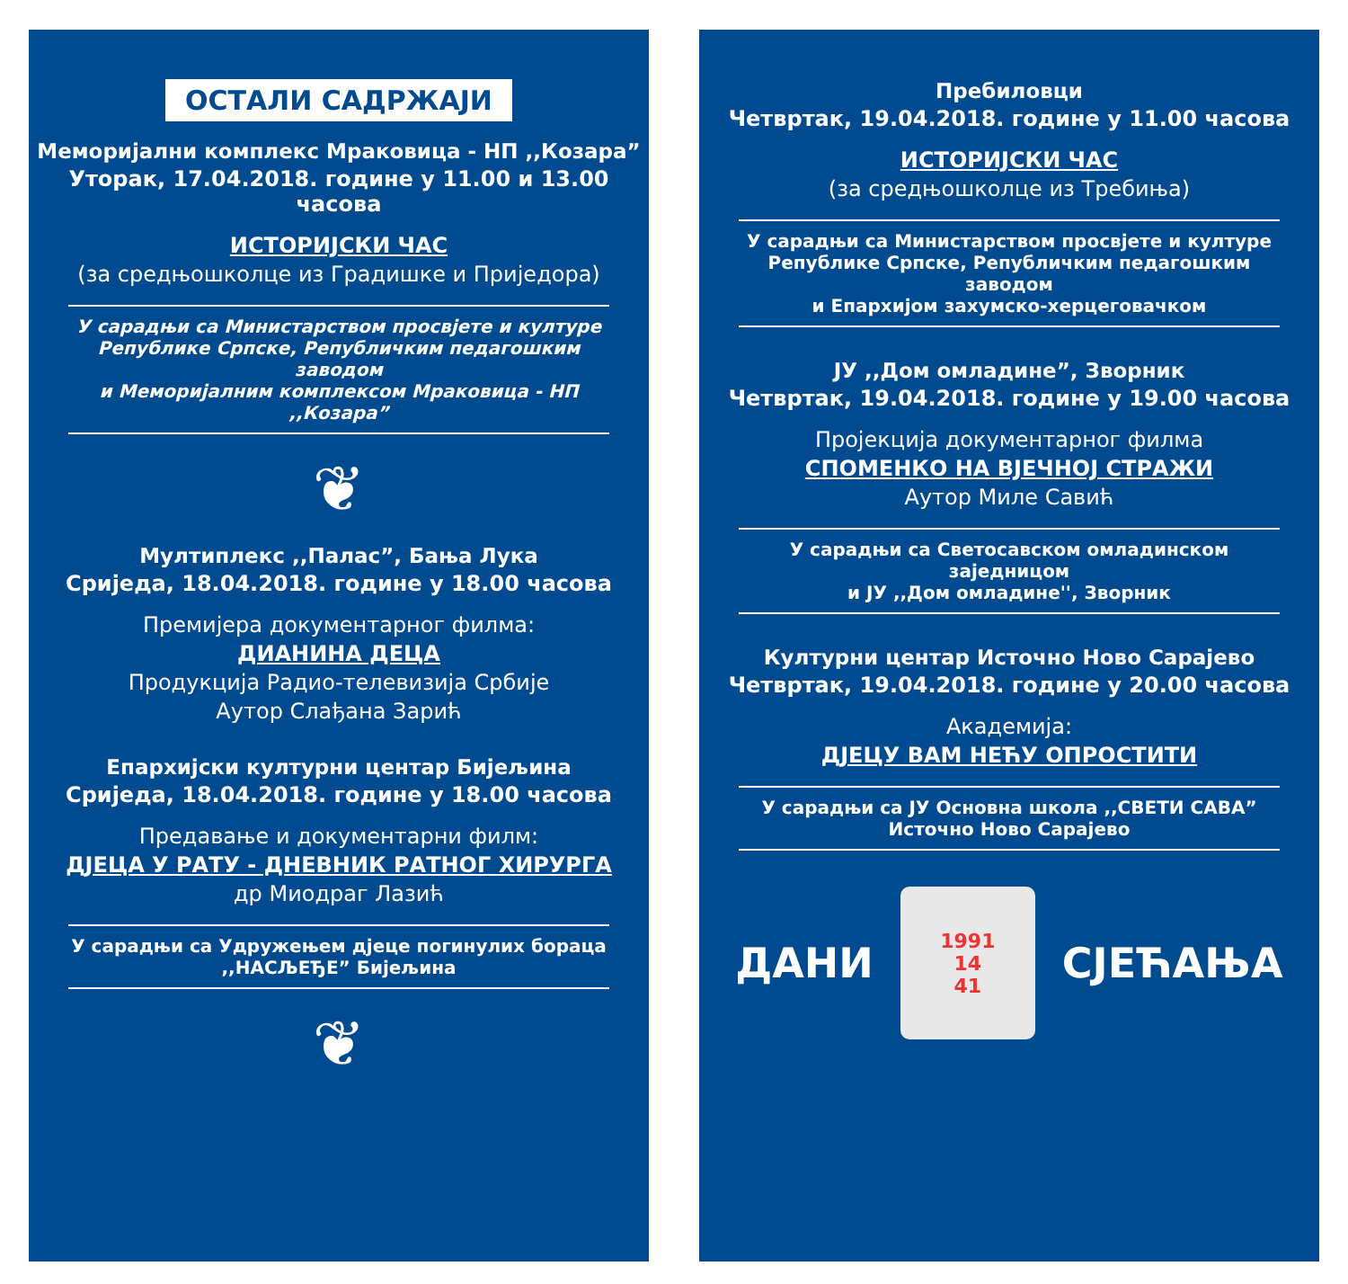ОСТАЛИ САДРЖАЈИ
Меморијални комплекс Мраковица - НП ,,Козара”
Уторак, 17.04.2018. године у 11.00 и 13.00 часова
ИСТОРИЈСКИ ЧАС
(за средњошколце из Градишке и Приједора)
У сарадњи са Министарством просвјете и културе
Републике Српске, Републичким педагошким заводом
и Меморијалним комплексом Мраковица - НП ,,Козара”
❦
Мултиплекс ,,Палас”, Бања Лука
Сриједа, 18.04.2018. године у 18.00 часова
Премијера документарног филма:
ДИАНИНА ДЕЦА
Продукција Радио-телевизија Србије
Аутор Слађана Зарић
Епархијски културни центар Бијељина
Сриједа, 18.04.2018. године у 18.00 часова
Предавање и документарни филм:
ДЈЕЦА У РАТУ - ДНЕВНИК РАТНОГ ХИРУРГА
др Миодраг Лазић
У сарадњи са Удружењем дјеце погинулих бораца
,,НАСЉЕЂЕ” Бијељина
❦
Пребиловци
Четвртак, 19.04.2018. године у 11.00 часова
ИСТОРИЈСКИ ЧАС
(за средњошколце из Требиња)
У сарадњи са Министарством просвјете и културе
Републике Српске, Републичким педагошким заводом
и Епархијом захумско-херцеговачком
ЈУ ,,Дом омладине”, Зворник
Четвртак, 19.04.2018. године у 19.00 часова
Пројекција документарног филма
СПОМЕНКО НА ВЈЕЧНОЈ СТРАЖИ
Аутор Миле Савић
У сарадњи са Светосавском омладинском заједницом
и ЈУ ,,Дом омладине'', Зворник
Културни центар Источно Ново Сарајево
Четвртак, 19.04.2018. године у 20.00 часова
Академија:
ДЈЕЦУ ВАМ НЕЋУ ОПРОСТИТИ
У сарадњи са ЈУ Основна школа ,,СВЕТИ САВА”
Источно Ново Сарајево
ДАНИ
1991
14
41
СЈЕЋАЊА